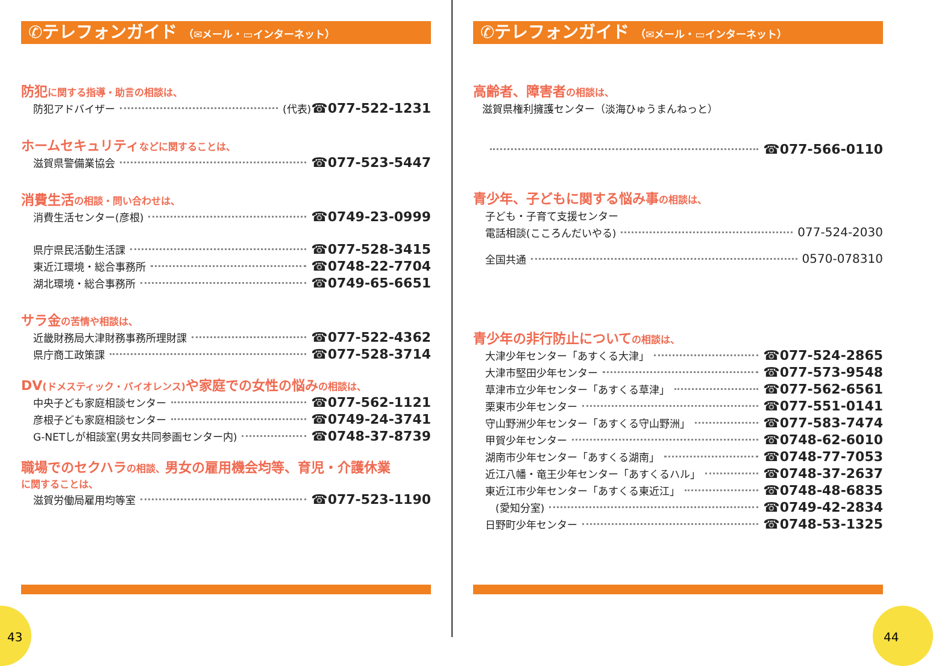✆テレフォンガイド （✉メール・▭インターネット）
防犯に関する指導・助言の相談は、
防犯アドバイザー (代表) ☎077-522-1231
ホームセキュリティなどに関することは、
滋賀県警備業協会 ☎077-523-5447
消費生活の相談・問い合わせは、
消費生活センター(彦根) ☎0749-23-0999
県庁県民活動生活課 ☎077-528-3415
東近江環境・総合事務所 ☎0748-22-7704
湖北環境・総合事務所 ☎0749-65-6651
サラ金の苦情や相談は、
近畿財務局大津財務事務所理財課 ☎077-522-4362
県庁商工政策課 ☎077-528-3714
DV(ドメスティック・バイオレンス) や家庭での女性の悩みの相談は、
中央子ども家庭相談センター ☎077-562-1121
彦根子ども家庭相談センター ☎0749-24-3741
G-NETしが相談室(男女共同参画センター内) ☎0748-37-8739
職場でのセクハラの相談、男女の雇用機会均等、育児・介護休業
に関することは、
滋賀労働局雇用均等室 ☎077-523-1190
✆テレフォンガイド （✉メール・▭インターネット）
高齢者、障害者の相談は、
滋賀県権利擁護センター（淡海ひゅうまんねっと）
☎077-566-0110
青少年、子どもに関する悩み事の相談は、
子ども・子育て支援センター
電話相談(こころんだいやる) 077-524-2030
全国共通 0570-078310
青少年の非行防止についての相談は、
大津少年センター「あすくる大津」 ☎077-524-2865
大津市堅田少年センター ☎077-573-9548
草津市立少年センター「あすくる草津」 ☎077-562-6561
栗東市少年センター ☎077-551-0141
守山野洲少年センター「あすくる守山野洲」 ☎077-583-7474
甲賀少年センター ☎0748-62-6010
湖南市少年センター「あすくる湖南」 ☎0748-77-7053
近江八幡・竜王少年センター「あすくるハル」 ☎0748-37-2637
東近江市少年センター「あすくる東近江」 ☎0748-48-6835
　(愛知分室) ☎0749-42-2834
日野町少年センター ☎0748-53-1325
43 44